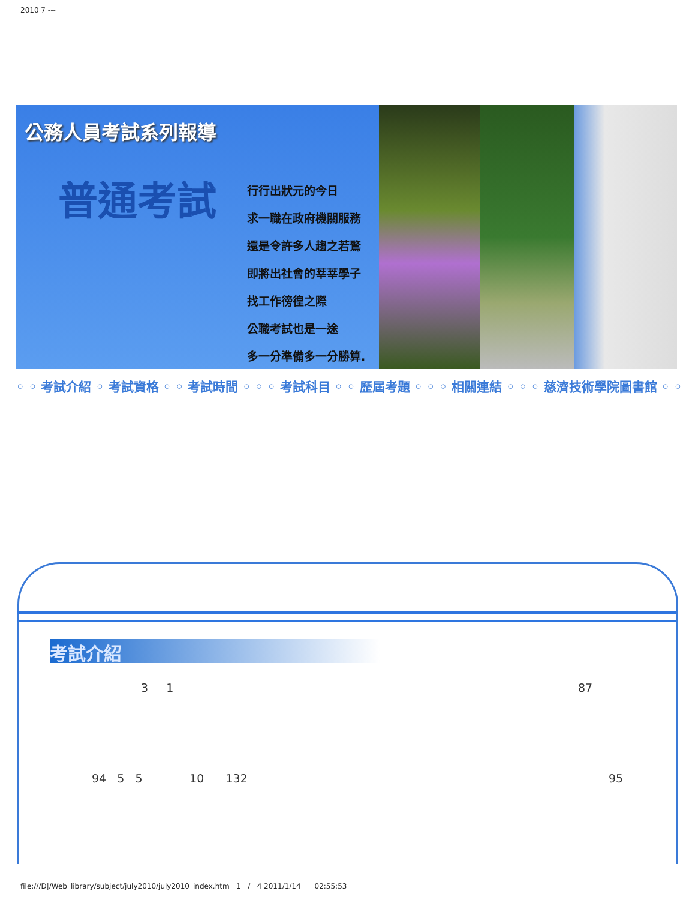2010 7 ---
公務人員考試系列報導
普通考試
行行出狀元的今日
求一職在政府機關服務
還是令許多人趨之若鶩
即將出社會的莘莘學子
找工作徬徨之際
公職考試也是一途
多一分準備多一分勝算.
◦ ◦ 考試介紹 ◦ 考試資格 ◦ ◦ 考試時間 ◦ ◦ ◦ 考試科目 ◦ ◦ 歷屆考題 ◦ ◦ ◦ 相關連結 ◦ ◦ ◦ 慈濟技術學院圖書館 ◦ ◦
考試介紹
3 1 87
94 5 5 10 132
95
file:///D|/Web_library/subject/july2010/july2010_index.htm 1 / 4 2011/1/14 02:55:53